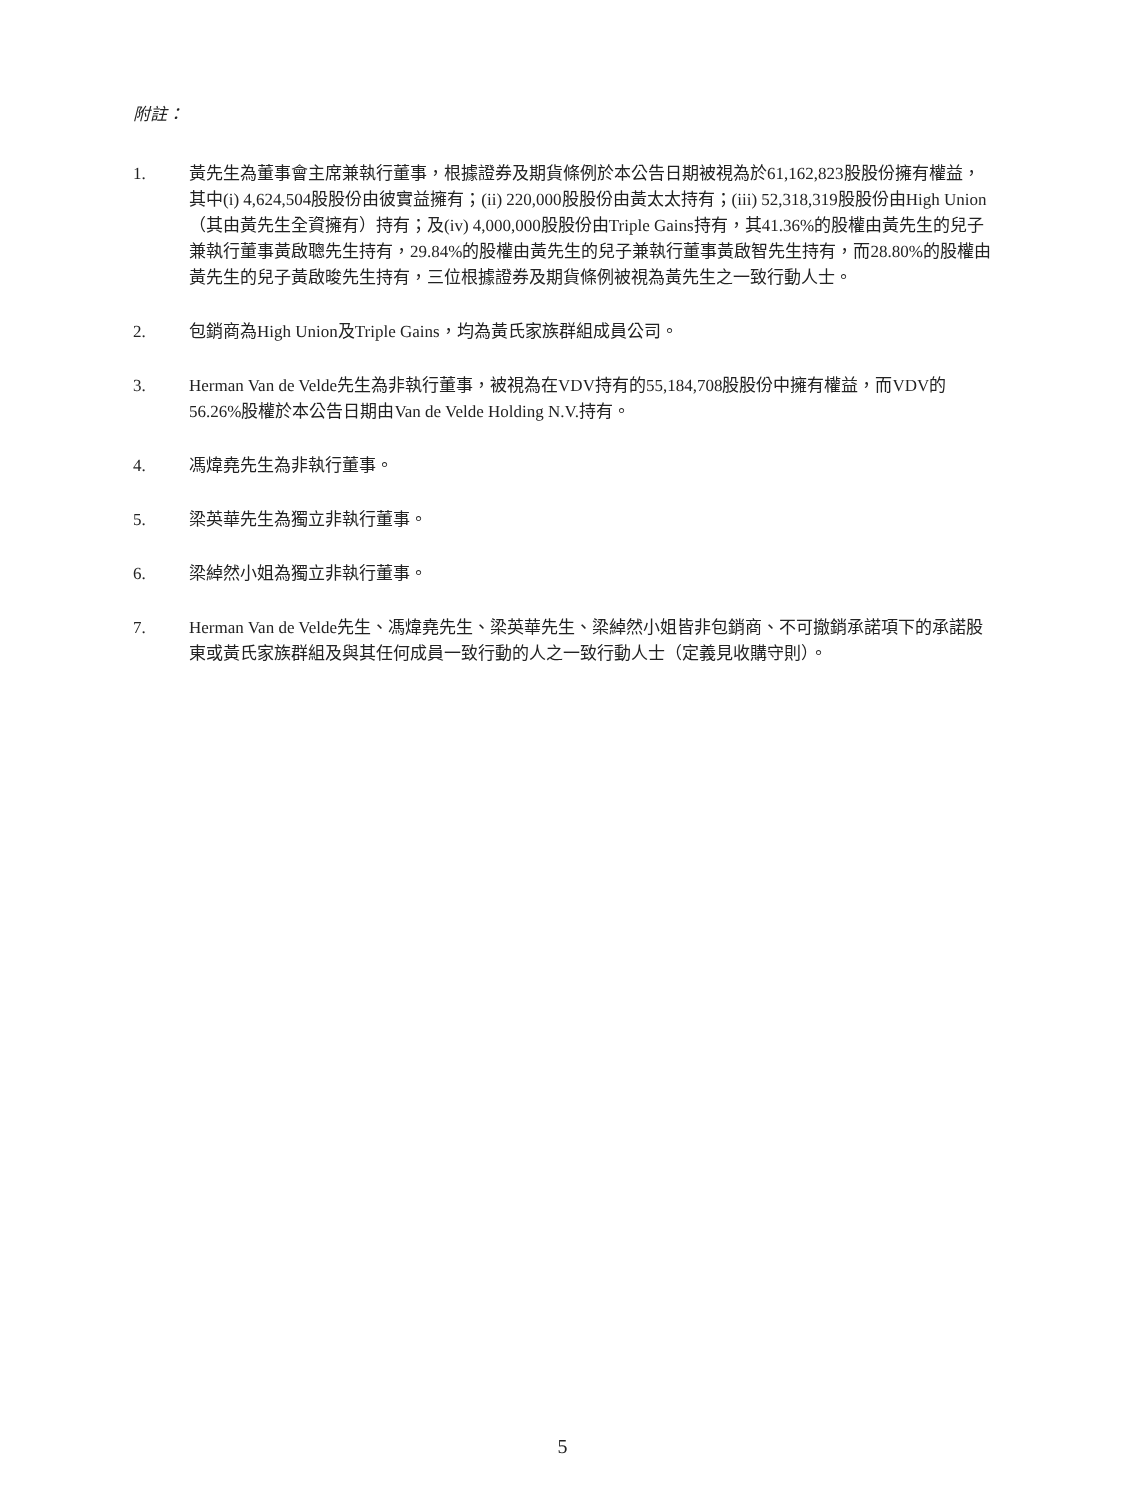附註：
1. 黃先生為董事會主席兼執行董事，根據證券及期貨條例於本公告日期被視為於61,162,823股股份擁有權益，其中(i) 4,624,504股股份由彼實益擁有；(ii) 220,000股股份由黃太太持有；(iii) 52,318,319股股份由High Union（其由黃先生全資擁有）持有；及(iv) 4,000,000股股份由Triple Gains持有，其41.36%的股權由黃先生的兒子兼執行董事黃啟聰先生持有，29.84%的股權由黃先生的兒子兼執行董事黃啟智先生持有，而28.80%的股權由黃先生的兒子黃啟晙先生持有，三位根據證券及期貨條例被視為黃先生之一致行動人士。
2. 包銷商為High Union及Triple Gains，均為黃氏家族群組成員公司。
3. Herman Van de Velde先生為非執行董事，被視為在VDV持有的55,184,708股股份中擁有權益，而VDV的56.26%股權於本公告日期由Van de Velde Holding N.V.持有。
4. 馮煒堯先生為非執行董事。
5. 梁英華先生為獨立非執行董事。
6. 梁綽然小姐為獨立非執行董事。
7. Herman Van de Velde先生、馮煒堯先生、梁英華先生、梁綽然小姐皆非包銷商、不可撤銷承諾項下的承諾股東或黃氏家族群組及與其任何成員一致行動的人之一致行動人士（定義見收購守則）。
5